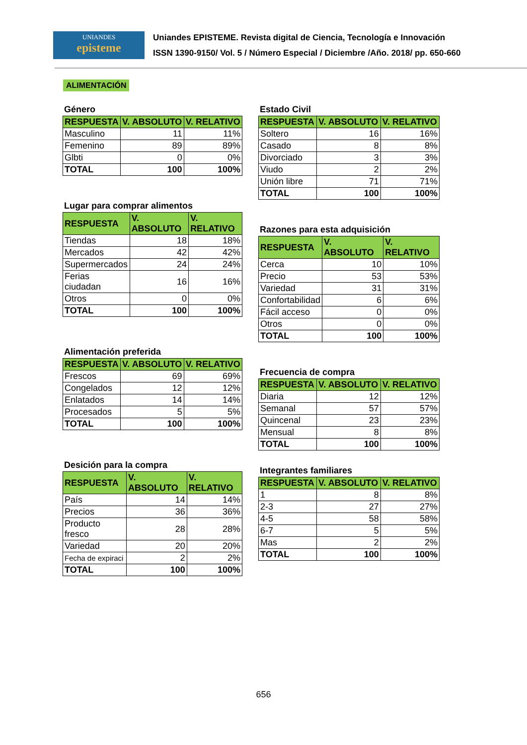UNIANDES
episteme
Uniandes EPISTEME. Revista digital de Ciencia, Tecnología e Innovación
ISSN 1390-9150/ Vol. 5 / Número Especial / Diciembre /Año. 2018/ pp. 650-660
ALIMENTACIÓN
Género
| RESPUESTA | V. ABSOLUTO | V. RELATIVO |
| --- | --- | --- |
| Masculino | 11 | 11% |
| Femenino | 89 | 89% |
| Glbti | 0 | 0% |
| TOTAL | 100 | 100% |
Lugar para comprar alimentos
| RESPUESTA | V. ABSOLUTO | V. RELATIVO |
| --- | --- | --- |
| Tiendas | 18 | 18% |
| Mercados | 42 | 42% |
| Supermercados | 24 | 24% |
| Ferias ciudadan | 16 | 16% |
| Otros | 0 | 0% |
| TOTAL | 100 | 100% |
Alimentación preferida
| RESPUESTA | V. ABSOLUTO | V. RELATIVO |
| --- | --- | --- |
| Frescos | 69 | 69% |
| Congelados | 12 | 12% |
| Enlatados | 14 | 14% |
| Procesados | 5 | 5% |
| TOTAL | 100 | 100% |
Desición para la compra
| RESPUESTA | V. ABSOLUTO | V. RELATIVO |
| --- | --- | --- |
| País | 14 | 14% |
| Precios | 36 | 36% |
| Producto fresco | 28 | 28% |
| Variedad | 20 | 20% |
| Fecha de expiraci | 2 | 2% |
| TOTAL | 100 | 100% |
Estado Civil
| RESPUESTA | V. ABSOLUTO | V. RELATIVO |
| --- | --- | --- |
| Soltero | 16 | 16% |
| Casado | 8 | 8% |
| Divorciado | 3 | 3% |
| Viudo | 2 | 2% |
| Unión libre | 71 | 71% |
| TOTAL | 100 | 100% |
Razones para esta adquisición
| RESPUESTA | V. ABSOLUTO | V. RELATIVO |
| --- | --- | --- |
| Cerca | 10 | 10% |
| Precio | 53 | 53% |
| Variedad | 31 | 31% |
| Confortabilidad | 6 | 6% |
| Fácil acceso | 0 | 0% |
| Otros | 0 | 0% |
| TOTAL | 100 | 100% |
Frecuencia de compra
| RESPUESTA | V. ABSOLUTO | V. RELATIVO |
| --- | --- | --- |
| Diaria | 12 | 12% |
| Semanal | 57 | 57% |
| Quincenal | 23 | 23% |
| Mensual | 8 | 8% |
| TOTAL | 100 | 100% |
Integrantes familiares
| RESPUESTA | V. ABSOLUTO | V. RELATIVO |
| --- | --- | --- |
| 1 | 8 | 8% |
| 2-3 | 27 | 27% |
| 4-5 | 58 | 58% |
| 6-7 | 5 | 5% |
| Mas | 2 | 2% |
| TOTAL | 100 | 100% |
656